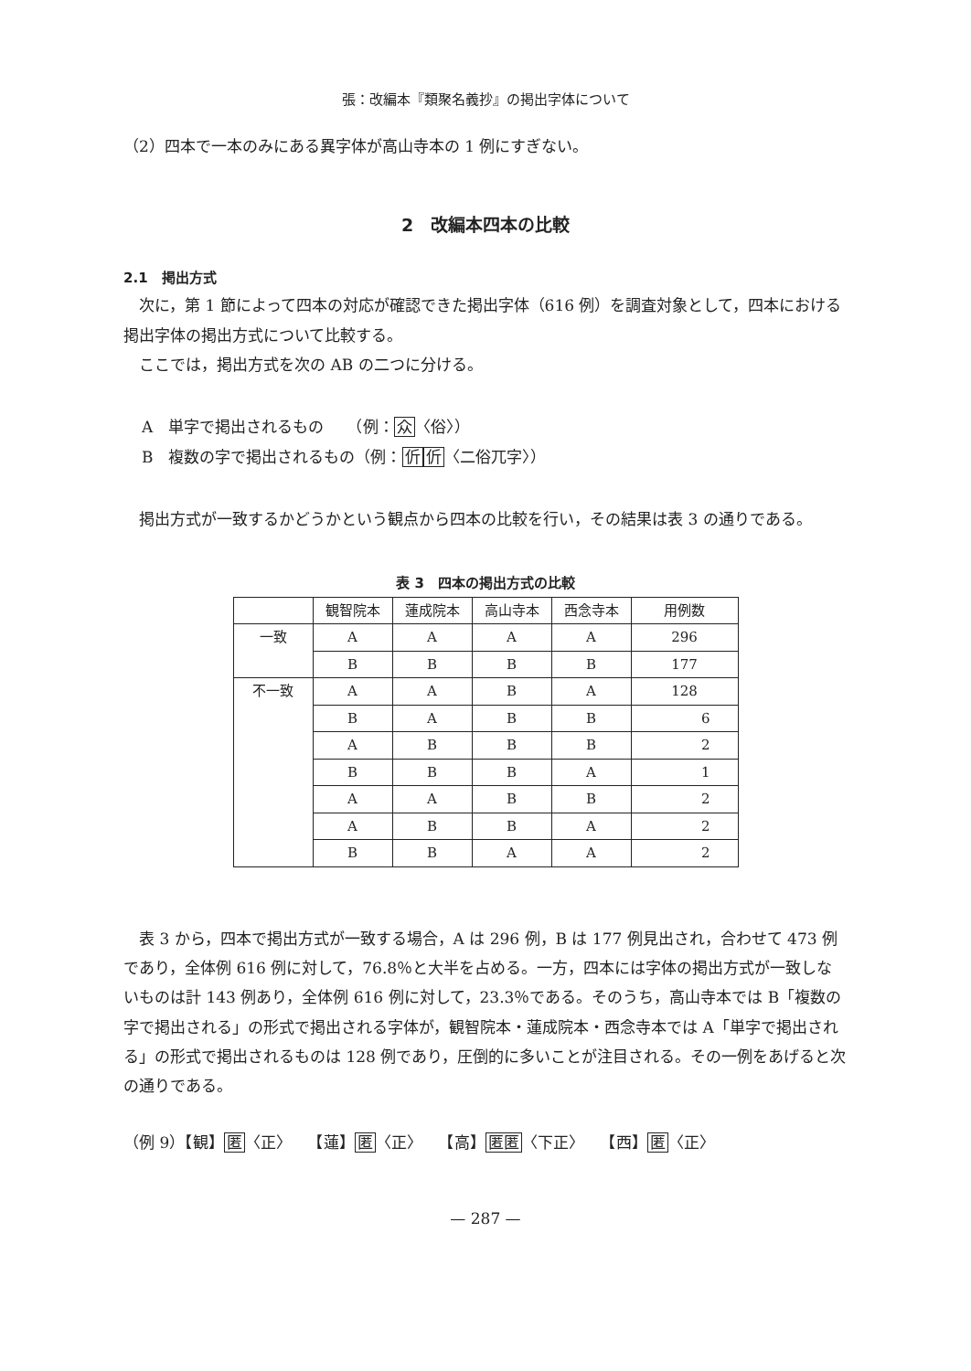張：改編本『類聚名義抄』の掲出字体について
（2）四本で一本のみにある異字体が高山寺本の 1 例にすぎない。
2　改編本四本の比較
2.1　掲出方式
次に，第 1 節によって四本の対応が確認できた掲出字体（616 例）を調査対象として，四本における掲出字体の掲出方式について比較する。
ここでは，掲出方式を次の AB の二つに分ける。
A　単字で掲出されるもの　　（例：众〈俗〉）
B　複数の字で掲出されるもの（例：伒伒〈二俗兀字〉）
掲出方式が一致するかどうかという観点から四本の比較を行い，その結果は表 3 の通りである。
表 3　四本の掲出方式の比較
| | 観智院本 | 蓮成院本 | 高山寺本 | 西念寺本 | 用例数 |
| --- | --- | --- | --- | --- | --- |
| 一致 | A | A | A | A | 296 |
| | B | B | B | B | 177 |
| 不一致 | A | A | B | A | 128 |
| | B | A | B | B | 6 |
| | A | B | B | B | 2 |
| | B | B | B | A | 1 |
| | A | A | B | B | 2 |
| | A | B | B | A | 2 |
| | B | B | A | A | 2 |
表 3 から，四本で掲出方式が一致する場合，A は 296 例，B は 177 例見出され，合わせて 473 例であり，全体例 616 例に対して，76.8％と大半を占める。一方，四本には字体の掲出方式が一致しないものは計 143 例あり，全体例 616 例に対して，23.3％である。そのうち，高山寺本では B「複数の字で掲出される」の形式で掲出される字体が，観智院本・蓮成院本・西念寺本では A「単字で掲出される」の形式で掲出されるものは 128 例であり，圧倒的に多いことが注目される。その一例をあげると次の通りである。
（例 9）【観】匿〈正〉　　【蓮】匿〈正〉　　【高】匿匿〈下正〉　　【西】匿〈正〉
— 287 —